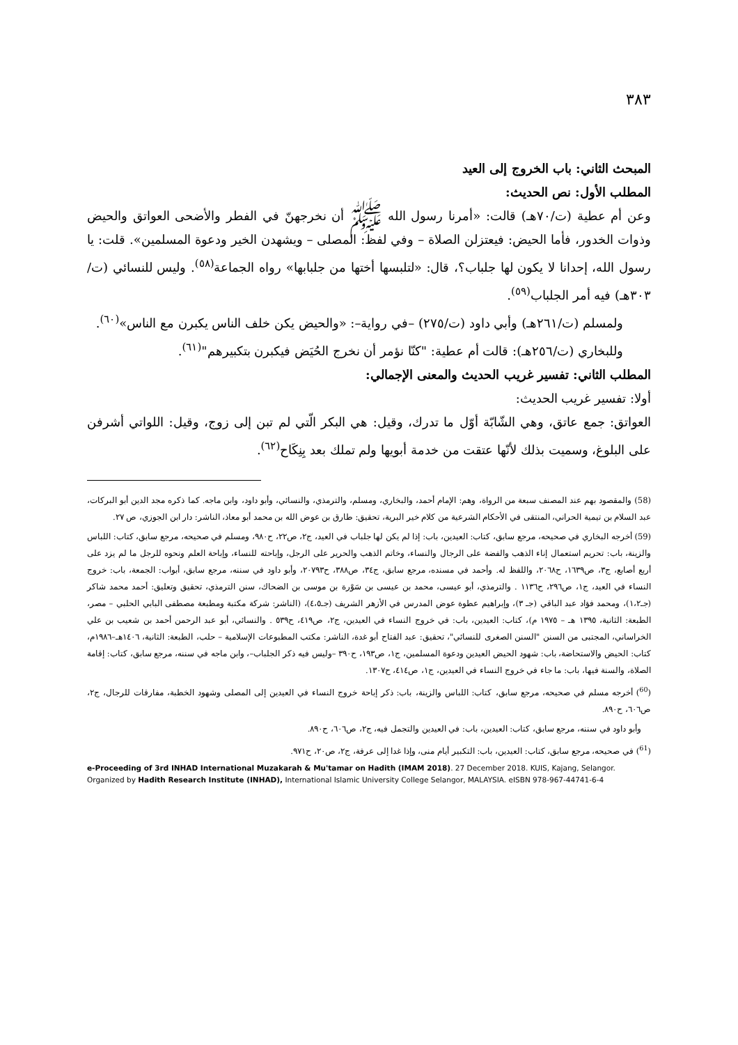٣٨٣
المبحث الثاني: باب الخروج إلى العيد
المطلب الأول: نص الحديث:
وعن أم عطية (ت/٧٠هـ) قالت: «أمرنا رسول الله ﷺ أن نخرجهنّ في الفطر والأضحى العواتق والحيض وذوات الخدور، فأما الحيض: فيعتزلن الصلاة – وفي لفظ: المصلى – ويشهدن الخير ودعوة المسلمين». قلت: يا رسول الله، إحدانا لا يكون لها جلباب؟، قال: «لتلبسها أختها من جلبابها» رواه الجماعة<sup>(٥٨)</sup>. وليس للنسائي (ت/٣٠٣هـ) فيه أمر الجلباب<sup>(٥٩)</sup>.
ولمسلم (ت/٢٦١هـ) وأبي داود (ت/٢٧٥) –في رواية–: «والحيض يكن خلف الناس يكبرن مع الناس»<sup>(٦٠)</sup>.
وللبخاري (ت/٢٥٦هـ): قالت أم عطية: "كنّا نؤمر أن نخرج الحُيَض فيكبرن بتكبيرهم"<sup>(٦١)</sup>.
المطلب الثاني: تفسير غريب الحديث والمعنى الإجمالي:
أولا: تفسير غريب الحديث:
العواتق: جمع عاتق، وهي الشّابّة أوّل ما تدرك، وقيل: هي البكر الّتي لم تبن إلى زوج، وقيل: اللواتي أشرفن على البلوغ، وسميت بذلك لأنّها عتقت من خدمة أبويها ولم تملك بعد بِنِكَاح<sup>(٦٢)</sup>.
(58) والمقصود بهم عند المصنف سبعة من الرواة، وهم: الإمام أحمد، والبخاري، ومسلم، والترمذي، والنسائي، وأبو داود، وابن ماجه. كما ذكره مجد الدين أبو البركات، عبد السلام بن تيمية الحراني، المنتقى في الأحكام الشرعية من كلام خير البرية، تحقيق: طارق بن عوض الله بن محمد أبو معاذ، الناشر: دار ابن الجوزي، ص ٢٧.
(59) أخرجه البخاري في صحيحه، مرجع سابق، كتاب: العيدين، باب: إذا لم يكن لها جلباب في العيد، ج٢، ص٢٢، ح٩٨٠، ومسلم في صحيحه، مرجع سابق، كتاب: اللباس والزينة، باب: تحريم استعمال إناء الذهب والفضة على الرجال والنساء، وخاتم الذهب والحرير على الرجل، وإباحته للنساء، وإباحة العلم ونحوه للرجل ما لم يزد على أربع أصابع، ج٣، ص١٦٣٩، ح٢٠٦٨، واللفظ له. وأحمد في مسنده، مرجع سابق، ج٣٤، ص٣٨٨، ح٢٠٧٩٣، وأبو داود في سننه، مرجع سابق، أبواب: الجمعة، باب: خروج النساء في العيد، ج١، ص٢٩٦، ح١١٣٦ . والترمذي، أبو عيسى، محمد بن عيسى بن سَوْرة بن موسى بن الضحاك، سنن الترمذي، تحقيق وتعليق: أحمد محمد شاكر (جـ١،٢)، ومحمد فؤاد عبد الباقي (جـ ٣)، وإبراهيم عطوة عوض المدرس في الأزهر الشريف (جـ٤،٥)، (الناشر: شركة مكتبة ومطبعة مصطفى البابي الحلبي – مصر، الطبعة: الثانية، ١٣٩٥ هـ – ١٩٧٥ م)، كتاب: العيدين، باب: في خروج النساء في العيدين، ج٢، ص٤١٩، ح٥٣٩ . والنسائي، أبو عبد الرحمن أحمد بن شعيب بن علي الخراساني، المجتبى من السنن "السنن الصغرى للنسائي"، تحقيق: عبد الفتاح أبو غدة، الناشر: مكتب المطبوعات الإسلامية – حلب، الطبعة: الثانية، ١٤٠٦هـ–١٩٨٦م، كتاب: الحيض والاستحاضة، باب: شهود الحيض العيدين ودعوة المسلمين، ج١، ص١٩٣، ح٣٩٠ –وليس فيه ذكر الجلباب–، وابن ماجه في سننه، مرجع سابق، كتاب: إقامة الصلاة، والسنة فيها، باب: ما جاء في خروج النساء في العيدين، ج١، ص٤١٤، ح١٣٠٧.
(<sup>60</sup>) أخرجه مسلم في صحيحه، مرجع سابق، كتاب: اللباس والزينة، باب: ذكر إباحة خروج النساء في العيدين إلى المصلى وشهود الخطبة، مفارقات للرجال، ج٢، ص٦٠٦، ح٨٩٠.
وأبو داود في سننه، مرجع سابق، كتاب: العيدين، باب: في العيدين والتجمل فيه، ج٢، ص٦٠٦، ح٨٩٠.
(<sup>61</sup>) في صحيحه، مرجع سابق، كتاب: العيدين، باب: التكبير أيام منى، وإذا غدا إلى عرفة، ج٢، ص٢٠، ح٩٧١.
e-Proceeding of 3rd INHAD International Muzakarah & Mu'tamar on Hadith (IMAM 2018). 27 December 2018. KUIS, Kajang, Selangor. Organized by Hadith Research Institute (INHAD), International Islamic University College Selangor, MALAYSIA. eISBN 978-967-44741-6-4